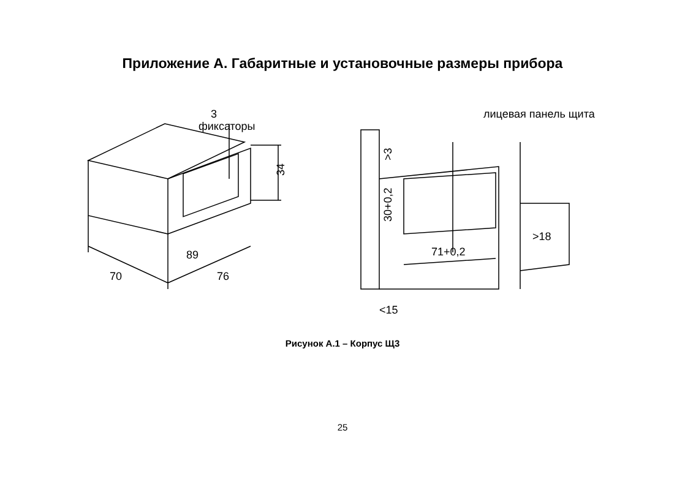Приложение А. Габаритные и установочные размеры прибора
3
фиксаторы
34
89
70
76
лицевая панель щита
>3
30+0,2
71+0,2
>18
<15
Рисунок А.1 – Корпус Щ3
25